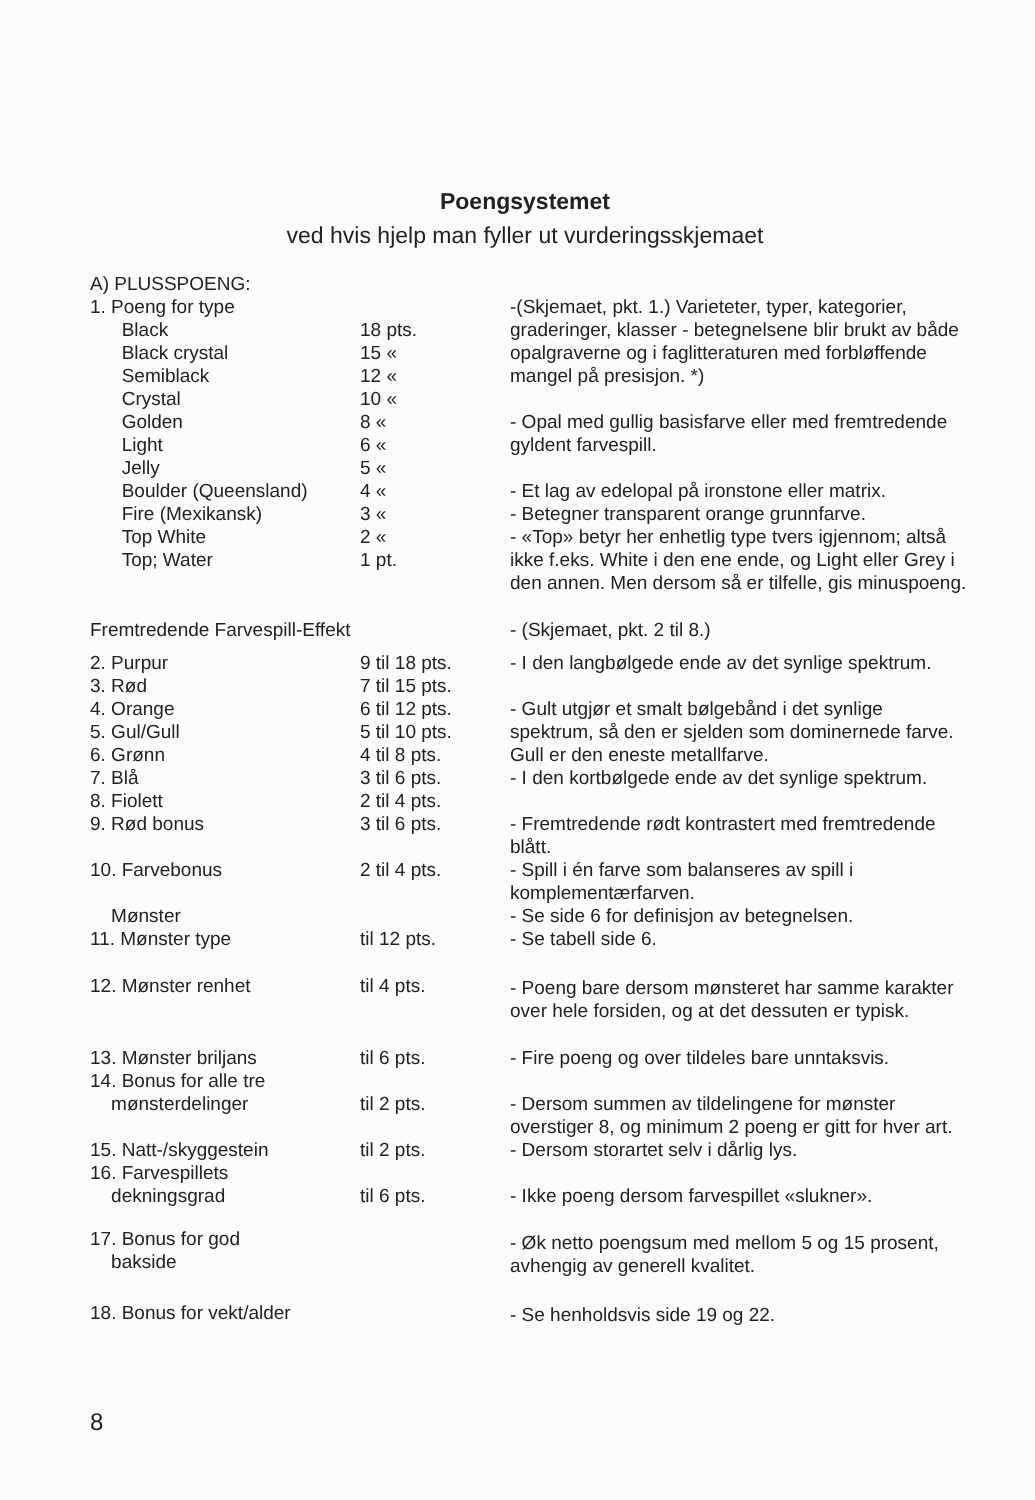Poengsystemet
ved hvis hjelp man fyller ut vurderingsskjemaet
| A) PLUSSPOENG: | | |
| 1. Poeng for type Black Black crystal Semiblack Crystal Golden Light Jelly Boulder (Queensland) Fire (Mexikansk) Top White Top; Water | 18 pts. 15 « 12 « 10 « 8 « 6 « 5 « 4 « 3 « 2 « 1 pt. | -(Skjemaet, pkt. 1.) Varieteter, typer, kategorier, graderinger, klasser - betegnelsene blir brukt av både opalgraverne og i faglitteraturen med forbløffende mangel på presisjon. *) - Opal med gullig basisfarve eller med fremtredende gyldent farvespill. - Et lag av edelopal på ironstone eller matrix. - Betegner transparent orange grunnfarve. - «Top» betyr her enhetlig type tvers igjennom; altså ikke f.eks. White i den ene ende, og Light eller Grey i den annen. Men dersom så er tilfelle, gis minuspoeng. |
| Fremtredende Farvespill-Effekt | | - (Skjemaet, pkt. 2 til 8.) |
| 2. Purpur 3. Rød 4. Orange 5. Gul/Gull 6. Grønn 7. Blå 8. Fiolett | 9 til 18 pts. 7 til 15 pts. 6 til 12 pts. 5 til 10 pts. 4 til 8 pts. 3 til 6 pts. 2 til 4 pts. | - I den langbølgede ende av det synlige spektrum. - Gult utgjør et smalt bølgebånd i det synlige spektrum, så den er sjelden som dominernede farve. Gull er den eneste metallfarve. - I den kortbølgede ende av det synlige spektrum. |
| 9. Rød bonus | 3 til 6 pts. | - Fremtredende rødt kontrastert med fremtredende blått. |
| 10. Farvebonus | 2 til 4 pts. | - Spill i én farve som balanseres av spill i komplementærfarven. |
| Mønster 11. Mønster type | til 12 pts. | - Se side 6 for definisjon av betegnelsen. - Se tabell side 6. |
| 12. Mønster renhet | til 4 pts. | - Poeng bare dersom mønsteret har samme karakter over hele forsiden, og at det dessuten er typisk. |
| 13. Mønster briljans 14. Bonus for alle tre mønsterdelinger | til 6 pts. til 2 pts. | - Fire poeng og over tildeles bare unntaksvis. - Dersom summen av tildelingene for mønster overstiger 8, og minimum 2 poeng er gitt for hver art. |
| 15. Natt-/skyggestein 16. Farvespillets dekningsgrad | til 2 pts. til 6 pts. | - Dersom storartet selv i dårlig lys. - Ikke poeng dersom farvespillet «slukner». |
| 17. Bonus for god bakside | | - Øk netto poengsum med mellom 5 og 15 prosent, avhengig av generell kvalitet. |
| 18. Bonus for vekt/alder | | - Se henholdsvis side 19 og 22. |
8